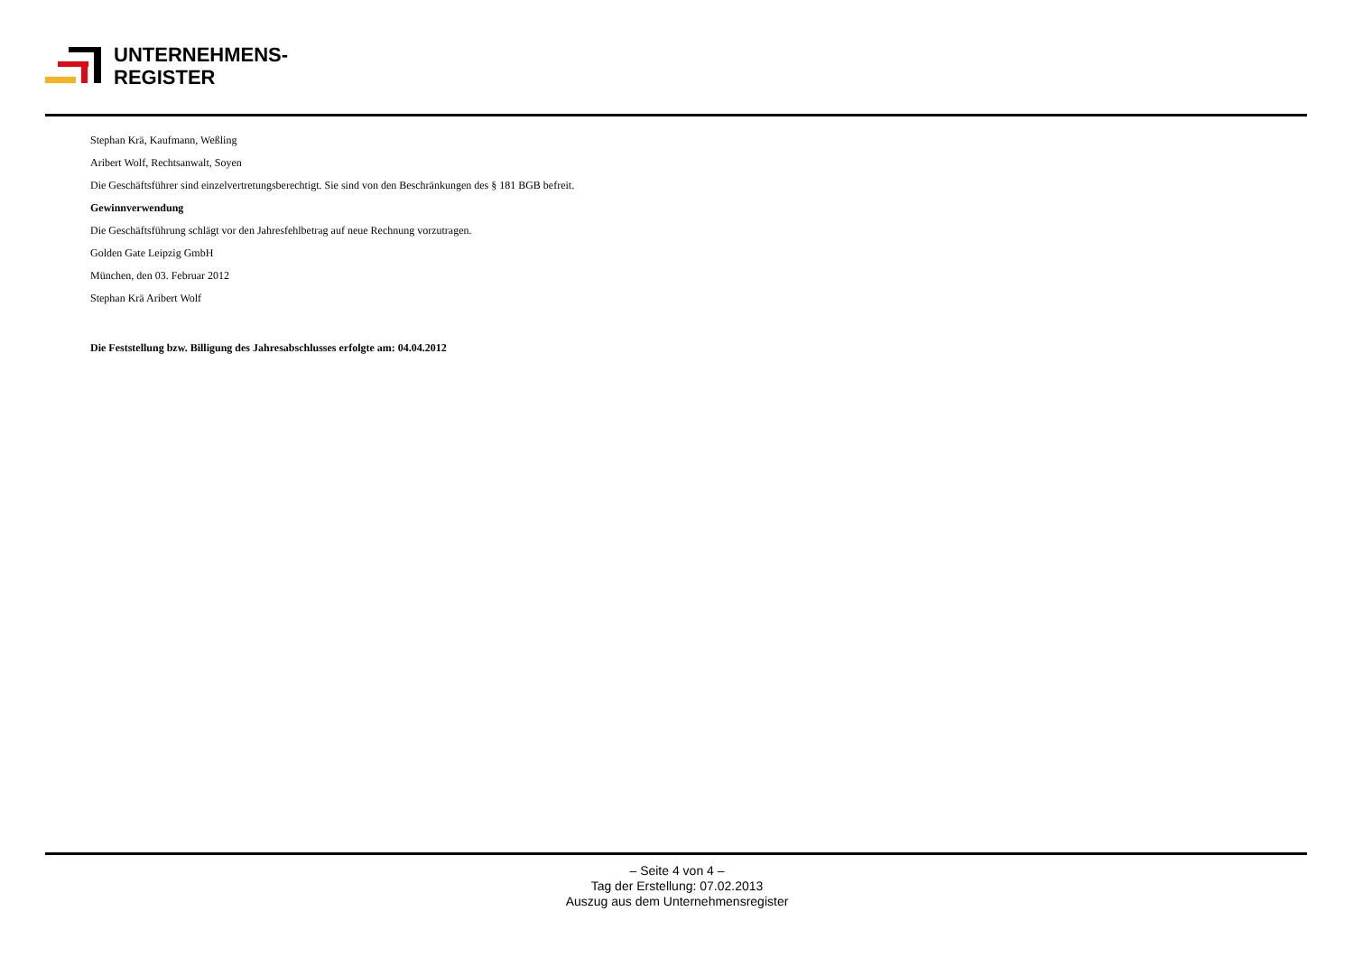UNTERNEHMENS-
REGISTER
Stephan Krä, Kaufmann, Weßling
Aribert Wolf, Rechtsanwalt, Soyen
Die Geschäftsführer sind einzelvertretungsberechtigt. Sie sind von den Beschränkungen des § 181 BGB befreit.
Gewinnverwendung
Die Geschäftsführung schlägt vor den Jahresfehlbetrag auf neue Rechnung vorzutragen.
Golden Gate Leipzig GmbH
München, den 03. Februar 2012
Stephan Krä Aribert Wolf
Die Feststellung bzw. Billigung des Jahresabschlusses erfolgte am: 04.04.2012
– Seite 4 von 4 –
Tag der Erstellung: 07.02.2013
Auszug aus dem Unternehmensregister